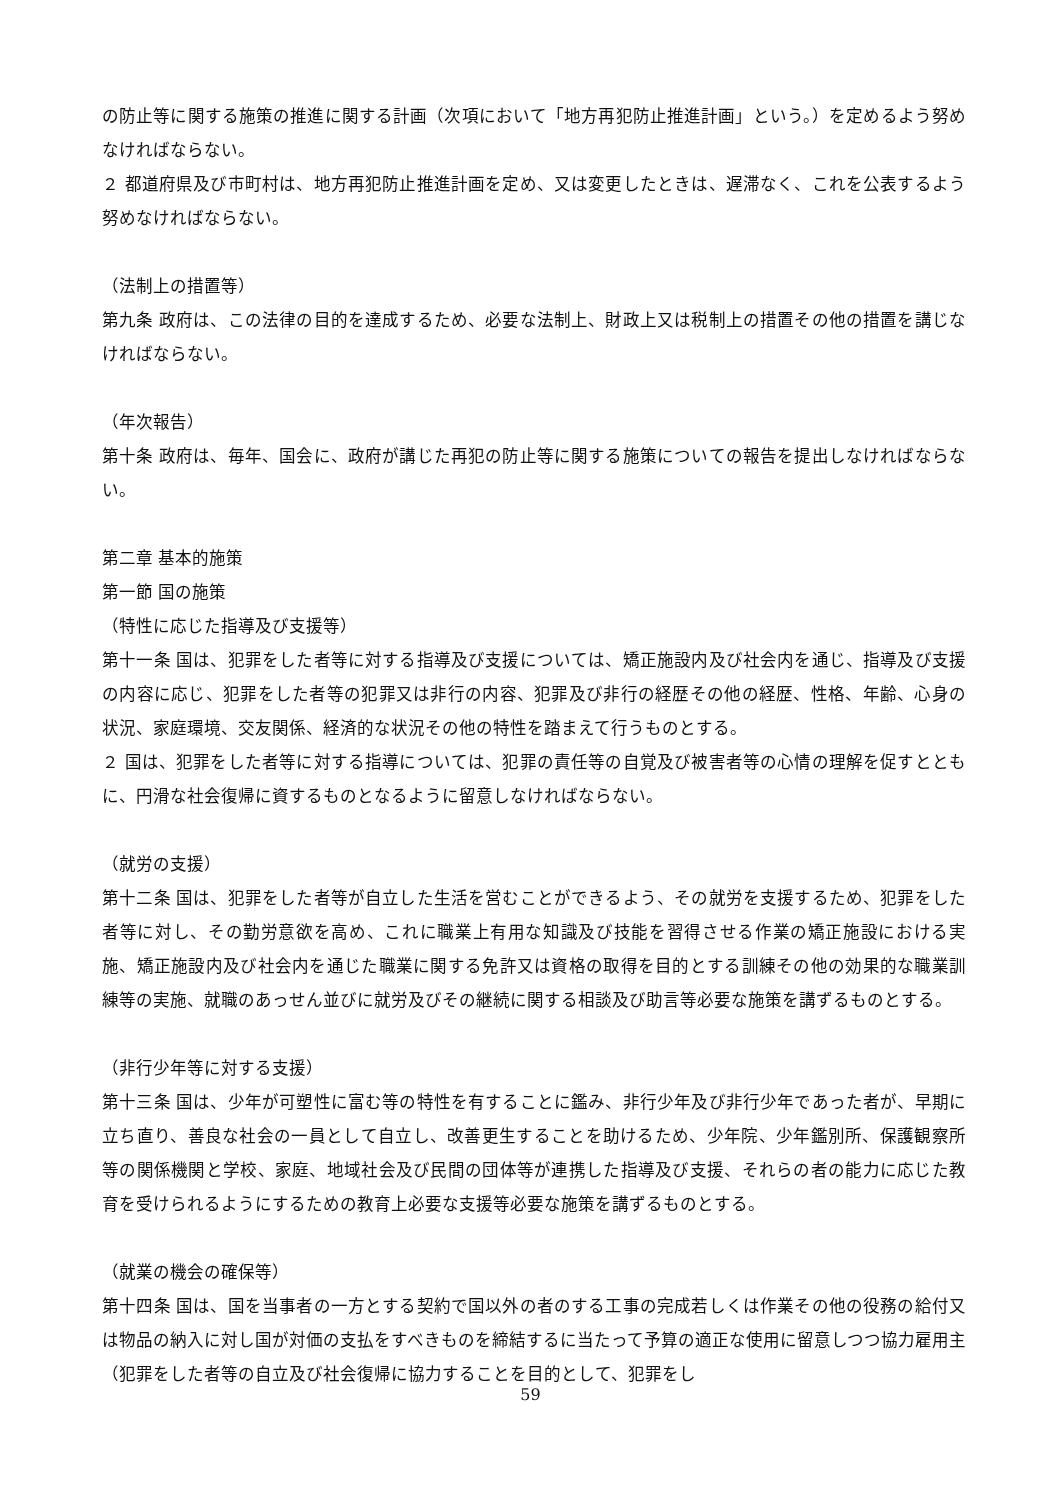の防止等に関する施策の推進に関する計画（次項において「地方再犯防止推進計画」という。）を定めるよう努めなければならない。
２ 都道府県及び市町村は、地方再犯防止推進計画を定め、又は変更したときは、遅滞なく、これを公表するよう努めなければならない。
（法制上の措置等）
第九条 政府は、この法律の目的を達成するため、必要な法制上、財政上又は税制上の措置その他の措置を講じなければならない。
（年次報告）
第十条 政府は、毎年、国会に、政府が講じた再犯の防止等に関する施策についての報告を提出しなければならない。
第二章 基本的施策
第一節 国の施策
（特性に応じた指導及び支援等）
第十一条 国は、犯罪をした者等に対する指導及び支援については、矯正施設内及び社会内を通じ、指導及び支援の内容に応じ、犯罪をした者等の犯罪又は非行の内容、犯罪及び非行の経歴その他の経歴、性格、年齢、心身の状況、家庭環境、交友関係、経済的な状況その他の特性を踏まえて行うものとする。
２ 国は、犯罪をした者等に対する指導については、犯罪の責任等の自覚及び被害者等の心情の理解を促すとともに、円滑な社会復帰に資するものとなるように留意しなければならない。
（就労の支援）
第十二条 国は、犯罪をした者等が自立した生活を営むことができるよう、その就労を支援するため、犯罪をした者等に対し、その勤労意欲を高め、これに職業上有用な知識及び技能を習得させる作業の矯正施設における実施、矯正施設内及び社会内を通じた職業に関する免許又は資格の取得を目的とする訓練その他の効果的な職業訓練等の実施、就職のあっせん並びに就労及びその継続に関する相談及び助言等必要な施策を講ずるものとする。
（非行少年等に対する支援）
第十三条 国は、少年が可塑性に富む等の特性を有することに鑑み、非行少年及び非行少年であった者が、早期に立ち直り、善良な社会の一員として自立し、改善更生することを助けるため、少年院、少年鑑別所、保護観察所等の関係機関と学校、家庭、地域社会及び民間の団体等が連携した指導及び支援、それらの者の能力に応じた教育を受けられるようにするための教育上必要な支援等必要な施策を講ずるものとする。
（就業の機会の確保等）
第十四条 国は、国を当事者の一方とする契約で国以外の者のする工事の完成若しくは作業その他の役務の給付又は物品の納入に対し国が対価の支払をすべきものを締結するに当たって予算の適正な使用に留意しつつ協力雇用主（犯罪をした者等の自立及び社会復帰に協力することを目的として、犯罪をし
59